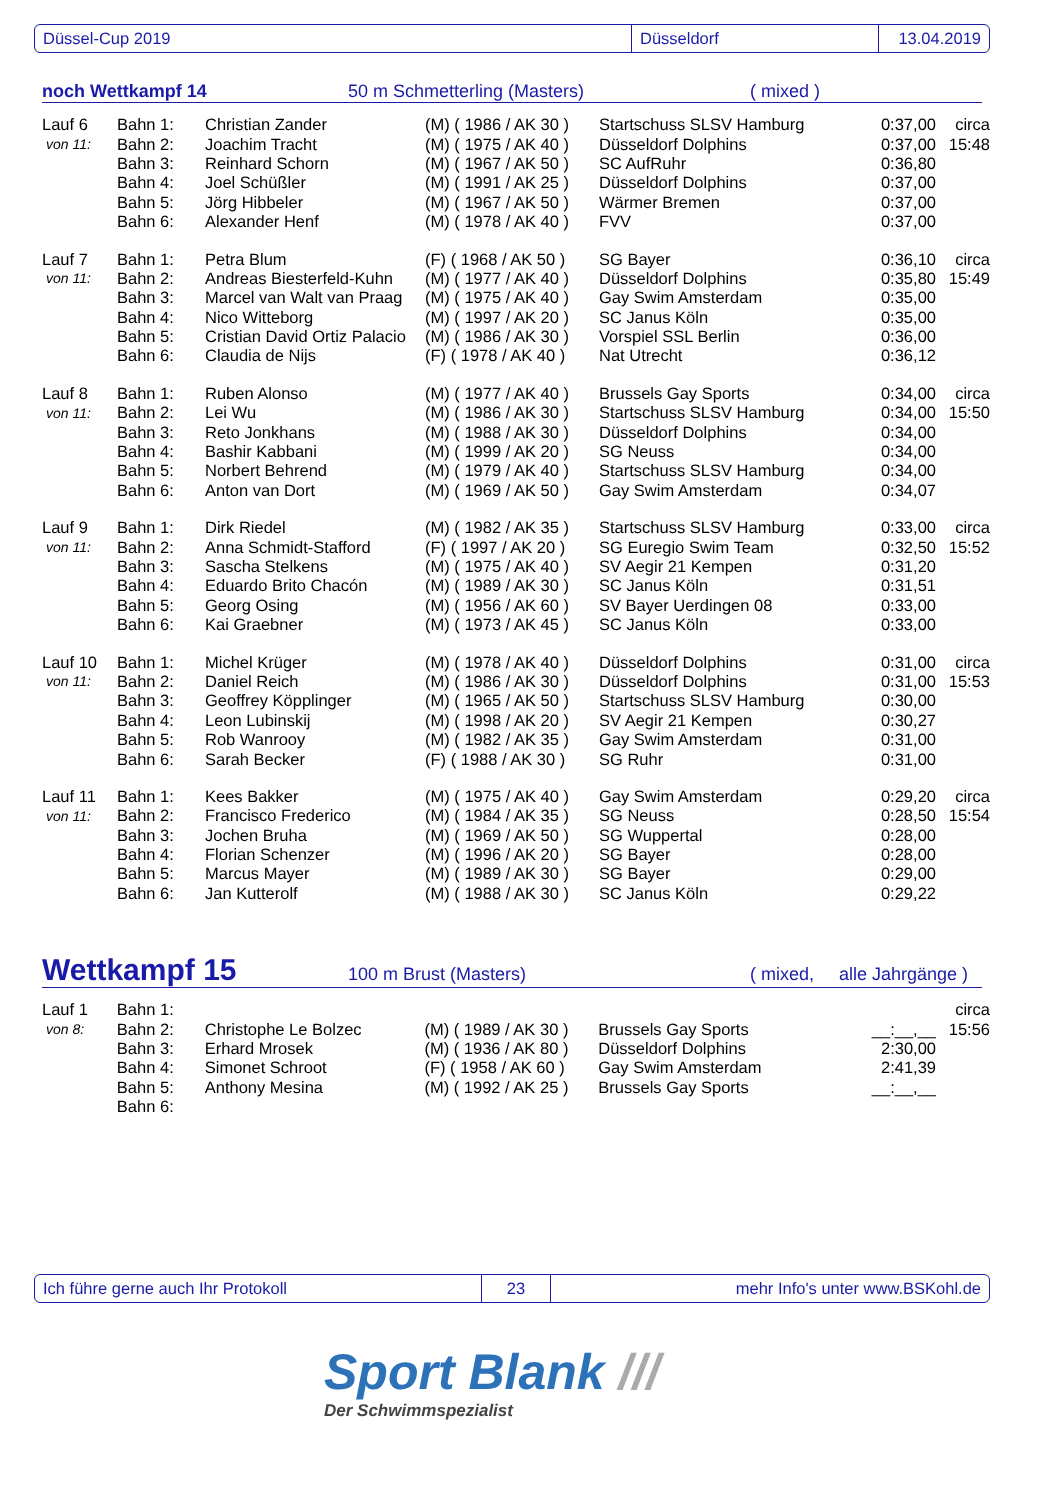Düssel-Cup 2019 Düsseldorf 13.04.2019
noch Wettkampf 14 50 m Schmetterling (Masters) ( mixed )
| Lauf 6 | Bahn 1: | Christian Zander | (M) ( 1986 / AK 30 ) | Startschuss SLSV Hamburg | 0:37,00 | circa |
| von 11: | Bahn 2: | Joachim Tracht | (M) ( 1975 / AK 40 ) | Düsseldorf Dolphins | 0:37,00 | 15:48 |
| | Bahn 3: | Reinhard Schorn | (M) ( 1967 / AK 50 ) | SC AufRuhr | 0:36,80 | |
| | Bahn 4: | Joel Schüßler | (M) ( 1991 / AK 25 ) | Düsseldorf Dolphins | 0:37,00 | |
| | Bahn 5: | Jörg Hibbeler | (M) ( 1967 / AK 50 ) | Wärmer Bremen | 0:37,00 | |
| | Bahn 6: | Alexander Henf | (M) ( 1978 / AK 40 ) | FVV | 0:37,00 | |
| Lauf 7 | Bahn 1: | Petra Blum | (F) ( 1968 / AK 50 ) | SG Bayer | 0:36,10 | circa |
| von 11: | Bahn 2: | Andreas Biesterfeld-Kuhn | (M) ( 1977 / AK 40 ) | Düsseldorf Dolphins | 0:35,80 | 15:49 |
| | Bahn 3: | Marcel van Walt van Praag | (M) ( 1975 / AK 40 ) | Gay Swim Amsterdam | 0:35,00 | |
| | Bahn 4: | Nico Witteborg | (M) ( 1997 / AK 20 ) | SC Janus Köln | 0:35,00 | |
| | Bahn 5: | Cristian David Ortiz Palacio | (M) ( 1986 / AK 30 ) | Vorspiel SSL Berlin | 0:36,00 | |
| | Bahn 6: | Claudia de Nijs | (F) ( 1978 / AK 40 ) | Nat Utrecht | 0:36,12 | |
| Lauf 8 | Bahn 1: | Ruben Alonso | (M) ( 1977 / AK 40 ) | Brussels Gay Sports | 0:34,00 | circa |
| von 11: | Bahn 2: | Lei Wu | (M) ( 1986 / AK 30 ) | Startschuss SLSV Hamburg | 0:34,00 | 15:50 |
| | Bahn 3: | Reto Jonkhans | (M) ( 1988 / AK 30 ) | Düsseldorf Dolphins | 0:34,00 | |
| | Bahn 4: | Bashir Kabbani | (M) ( 1999 / AK 20 ) | SG Neuss | 0:34,00 | |
| | Bahn 5: | Norbert Behrend | (M) ( 1979 / AK 40 ) | Startschuss SLSV Hamburg | 0:34,00 | |
| | Bahn 6: | Anton van Dort | (M) ( 1969 / AK 50 ) | Gay Swim Amsterdam | 0:34,07 | |
| Lauf 9 | Bahn 1: | Dirk Riedel | (M) ( 1982 / AK 35 ) | Startschuss SLSV Hamburg | 0:33,00 | circa |
| von 11: | Bahn 2: | Anna Schmidt-Stafford | (F) ( 1997 / AK 20 ) | SG Euregio Swim Team | 0:32,50 | 15:52 |
| | Bahn 3: | Sascha Stelkens | (M) ( 1975 / AK 40 ) | SV Aegir 21 Kempen | 0:31,20 | |
| | Bahn 4: | Eduardo Brito Chacón | (M) ( 1989 / AK 30 ) | SC Janus Köln | 0:31,51 | |
| | Bahn 5: | Georg Osing | (M) ( 1956 / AK 60 ) | SV Bayer Uerdingen 08 | 0:33,00 | |
| | Bahn 6: | Kai Graebner | (M) ( 1973 / AK 45 ) | SC Janus Köln | 0:33,00 | |
| Lauf 10 | Bahn 1: | Michel Krüger | (M) ( 1978 / AK 40 ) | Düsseldorf Dolphins | 0:31,00 | circa |
| von 11: | Bahn 2: | Daniel Reich | (M) ( 1986 / AK 30 ) | Düsseldorf Dolphins | 0:31,00 | 15:53 |
| | Bahn 3: | Geoffrey Köpplinger | (M) ( 1965 / AK 50 ) | Startschuss SLSV Hamburg | 0:30,00 | |
| | Bahn 4: | Leon Lubinskij | (M) ( 1998 / AK 20 ) | SV Aegir 21 Kempen | 0:30,27 | |
| | Bahn 5: | Rob Wanrooy | (M) ( 1982 / AK 35 ) | Gay Swim Amsterdam | 0:31,00 | |
| | Bahn 6: | Sarah Becker | (F) ( 1988 / AK 30 ) | SG Ruhr | 0:31,00 | |
| Lauf 11 | Bahn 1: | Kees Bakker | (M) ( 1975 / AK 40 ) | Gay Swim Amsterdam | 0:29,20 | circa |
| von 11: | Bahn 2: | Francisco Frederico | (M) ( 1984 / AK 35 ) | SG Neuss | 0:28,50 | 15:54 |
| | Bahn 3: | Jochen Bruha | (M) ( 1969 / AK 50 ) | SG Wuppertal | 0:28,00 | |
| | Bahn 4: | Florian Schenzer | (M) ( 1996 / AK 20 ) | SG Bayer | 0:28,00 | |
| | Bahn 5: | Marcus Mayer | (M) ( 1989 / AK 30 ) | SG Bayer | 0:29,00 | |
| | Bahn 6: | Jan Kutterolf | (M) ( 1988 / AK 30 ) | SC Janus Köln | 0:29,22 | |
Wettkampf 15 100 m Brust (Masters) ( mixed, alle Jahrgänge )
| Lauf 1 | Bahn 1: | | | | | circa |
| von 8: | Bahn 2: | Christophe Le Bolzec | (M) ( 1989 / AK 30 ) | Brussels Gay Sports | __:__,__ | 15:56 |
| | Bahn 3: | Erhard Mrosek | (M) ( 1936 / AK 80 ) | Düsseldorf Dolphins | 2:30,00 | |
| | Bahn 4: | Simonet Schroot | (F) ( 1958 / AK 60 ) | Gay Swim Amsterdam | 2:41,39 | |
| | Bahn 5: | Anthony Mesina | (M) ( 1992 / AK 25 ) | Brussels Gay Sports | __:__,__ | |
| | Bahn 6: | | | | | |
Ich führe gerne auch Ihr Protokoll 23 mehr Info's unter www.BSKohl.de
Sport Blank ///
Der Schwimmspezialist